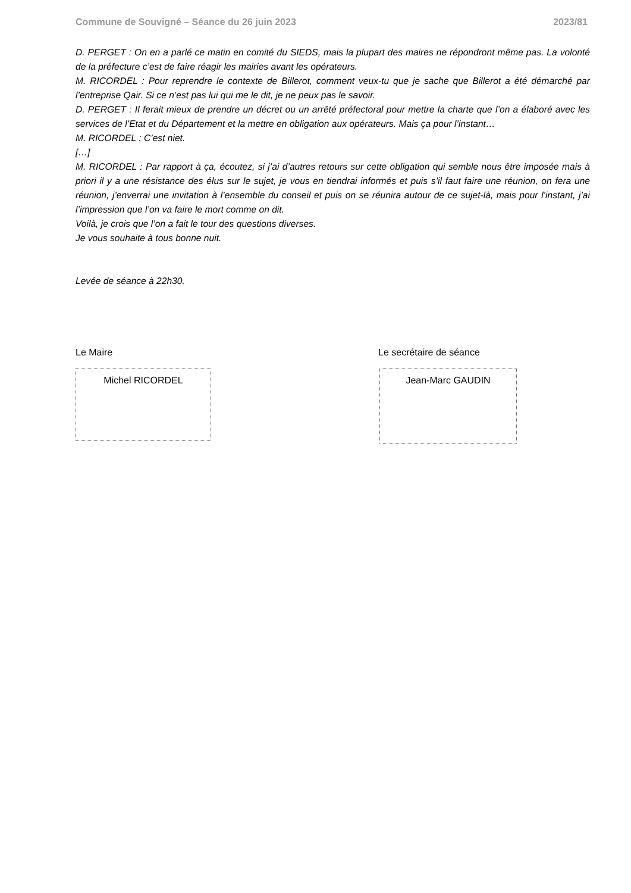Commune de Souvigné – Séance du 26 juin 2023 2023/81
D. PERGET : On en a parlé ce matin en comité du SIEDS, mais la plupart des maires ne répondront même pas. La volonté de la préfecture c’est de faire réagir les mairies avant les opérateurs.
M. RICORDEL : Pour reprendre le contexte de Billerot, comment veux-tu que je sache que Billerot a été démarché par l’entreprise Qair. Si ce n’est pas lui qui me le dit, je ne peux pas le savoir.
D. PERGET : Il ferait mieux de prendre un décret ou un arrêté préfectoral pour mettre la charte que l’on a élaboré avec les services de l’Etat et du Département et la mettre en obligation aux opérateurs. Mais ça pour l’instant…
M. RICORDEL : C’est niet.
[…]
M. RICORDEL : Par rapport à ça, écoutez, si j’ai d’autres retours sur cette obligation qui semble nous être imposée mais à priori il y a une résistance des élus sur le sujet, je vous en tiendrai informés et puis s’il faut faire une réunion, on fera une réunion, j’enverrai une invitation à l’ensemble du conseil et puis on se réunira autour de ce sujet-là, mais pour l’instant, j’ai l’impression que l’on va faire le mort comme on dit.
Voilà, je crois que l’on a fait le tour des questions diverses.
Je vous souhaite à tous bonne nuit.
Levée de séance à 22h30.
Le Maire
Michel RICORDEL
Le secrétaire de séance
Jean-Marc GAUDIN